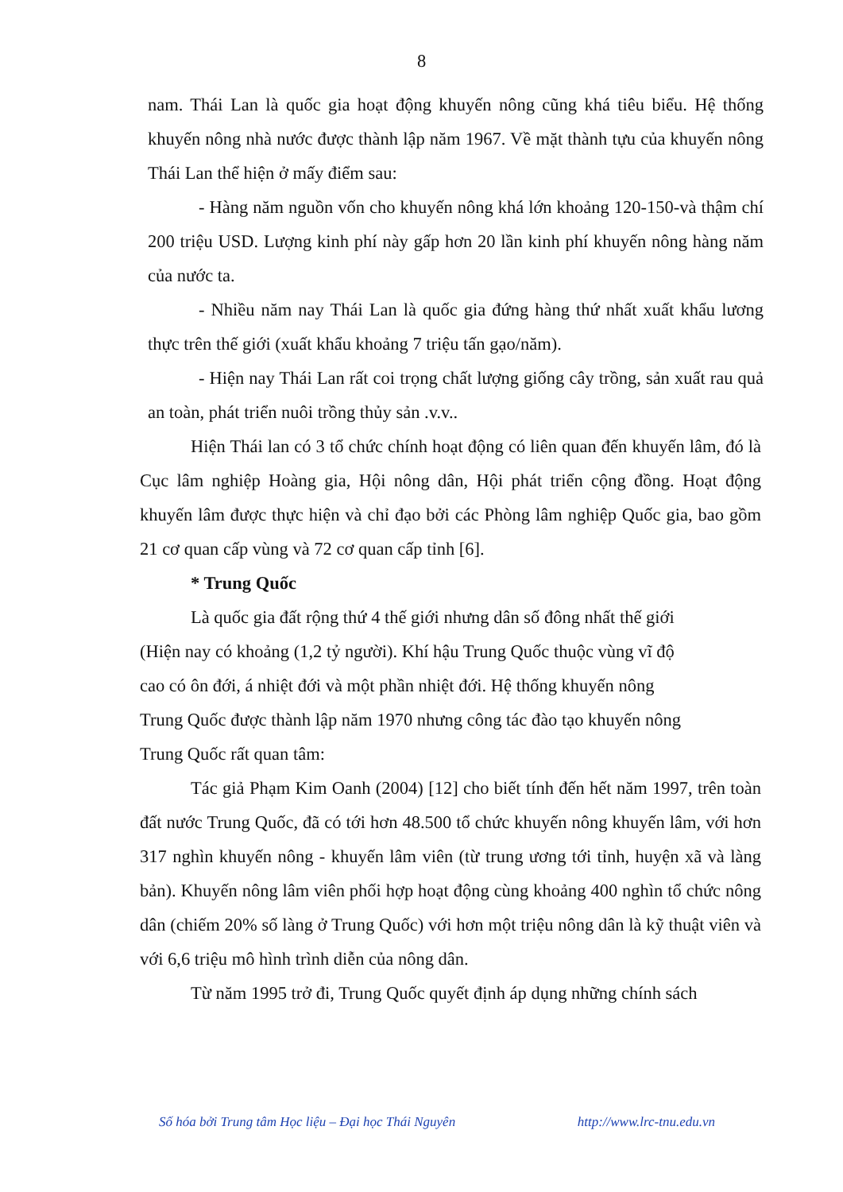8
nam. Thái Lan là quốc gia hoạt động khuyến nông cũng khá tiêu biểu. Hệ thống khuyến nông nhà nước được thành lập năm 1967. Về mặt thành tựu của khuyến nông Thái Lan thể hiện ở mấy điểm sau:
- Hàng năm nguồn vốn cho khuyến nông khá lớn khoảng 120-150-và thậm chí 200 triệu USD. Lượng kinh phí này gấp hơn 20 lần kinh phí khuyến nông hàng năm của nước ta.
- Nhiều năm nay Thái Lan là quốc gia đứng hàng thứ nhất xuất khẩu lương thực trên thế giới (xuất khẩu khoảng 7 triệu tấn gạo/năm).
- Hiện nay Thái Lan rất coi trọng chất lượng giống cây trồng, sản xuất rau quả an toàn, phát triển nuôi trồng thủy sản .v.v..
Hiện Thái lan có 3 tổ chức chính hoạt động có liên quan đến khuyến lâm, đó là Cục lâm nghiệp Hoàng gia, Hội nông dân, Hội phát triển cộng đồng. Hoạt động khuyến lâm được thực hiện và chỉ đạo bởi các Phòng lâm nghiệp Quốc gia, bao gồm 21 cơ quan cấp vùng và 72 cơ quan cấp tỉnh [6].
* Trung Quốc
Là quốc gia đất rộng thứ 4 thế giới nhưng dân số đông nhất thế giới
(Hiện nay có khoảng (1,2 tỷ người). Khí hậu Trung Quốc thuộc vùng vĩ độ
cao có ôn đới, á nhiệt đới và một phần nhiệt đới. Hệ thống khuyến nông
Trung Quốc được thành lập năm 1970 nhưng công tác đào tạo khuyến nông
Trung Quốc rất quan tâm:
Tác giả Phạm Kim Oanh (2004) [12] cho biết tính đến hết năm 1997, trên toàn đất nước Trung Quốc, đã có tới hơn 48.500 tổ chức khuyến nông khuyến lâm, với hơn 317 nghìn khuyến nông - khuyến lâm viên (từ trung ương tới tỉnh, huyện xã và làng bản). Khuyến nông lâm viên phối hợp hoạt động cùng khoảng 400 nghìn tổ chức nông dân (chiếm 20% số làng ở Trung Quốc) với hơn một triệu nông dân là kỹ thuật viên và với 6,6 triệu mô hình trình diễn của nông dân.
Từ năm 1995 trở đi, Trung Quốc quyết định áp dụng những chính sách
Số hóa bởi Trung tâm Học liệu – Đại học Thái Nguyên http://www.lrc-tnu.edu.vn